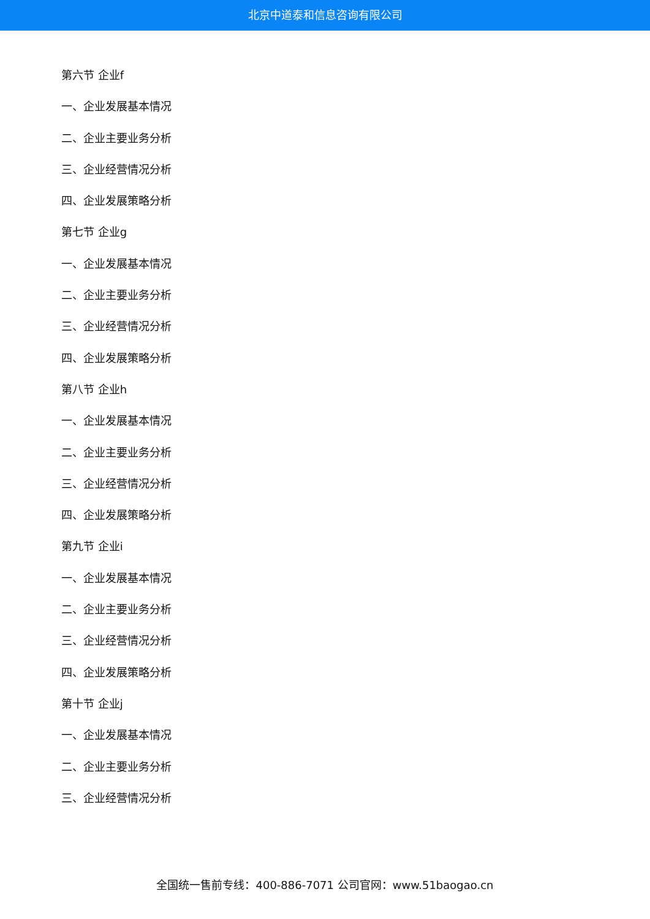北京中道泰和信息咨询有限公司
第六节 企业f
一、企业发展基本情况
二、企业主要业务分析
三、企业经营情况分析
四、企业发展策略分析
第七节 企业g
一、企业发展基本情况
二、企业主要业务分析
三、企业经营情况分析
四、企业发展策略分析
第八节 企业h
一、企业发展基本情况
二、企业主要业务分析
三、企业经营情况分析
四、企业发展策略分析
第九节 企业i
一、企业发展基本情况
二、企业主要业务分析
三、企业经营情况分析
四、企业发展策略分析
第十节 企业j
一、企业发展基本情况
二、企业主要业务分析
三、企业经营情况分析
全国统一售前专线：400-886-7071 公司官网：www.51baogao.cn